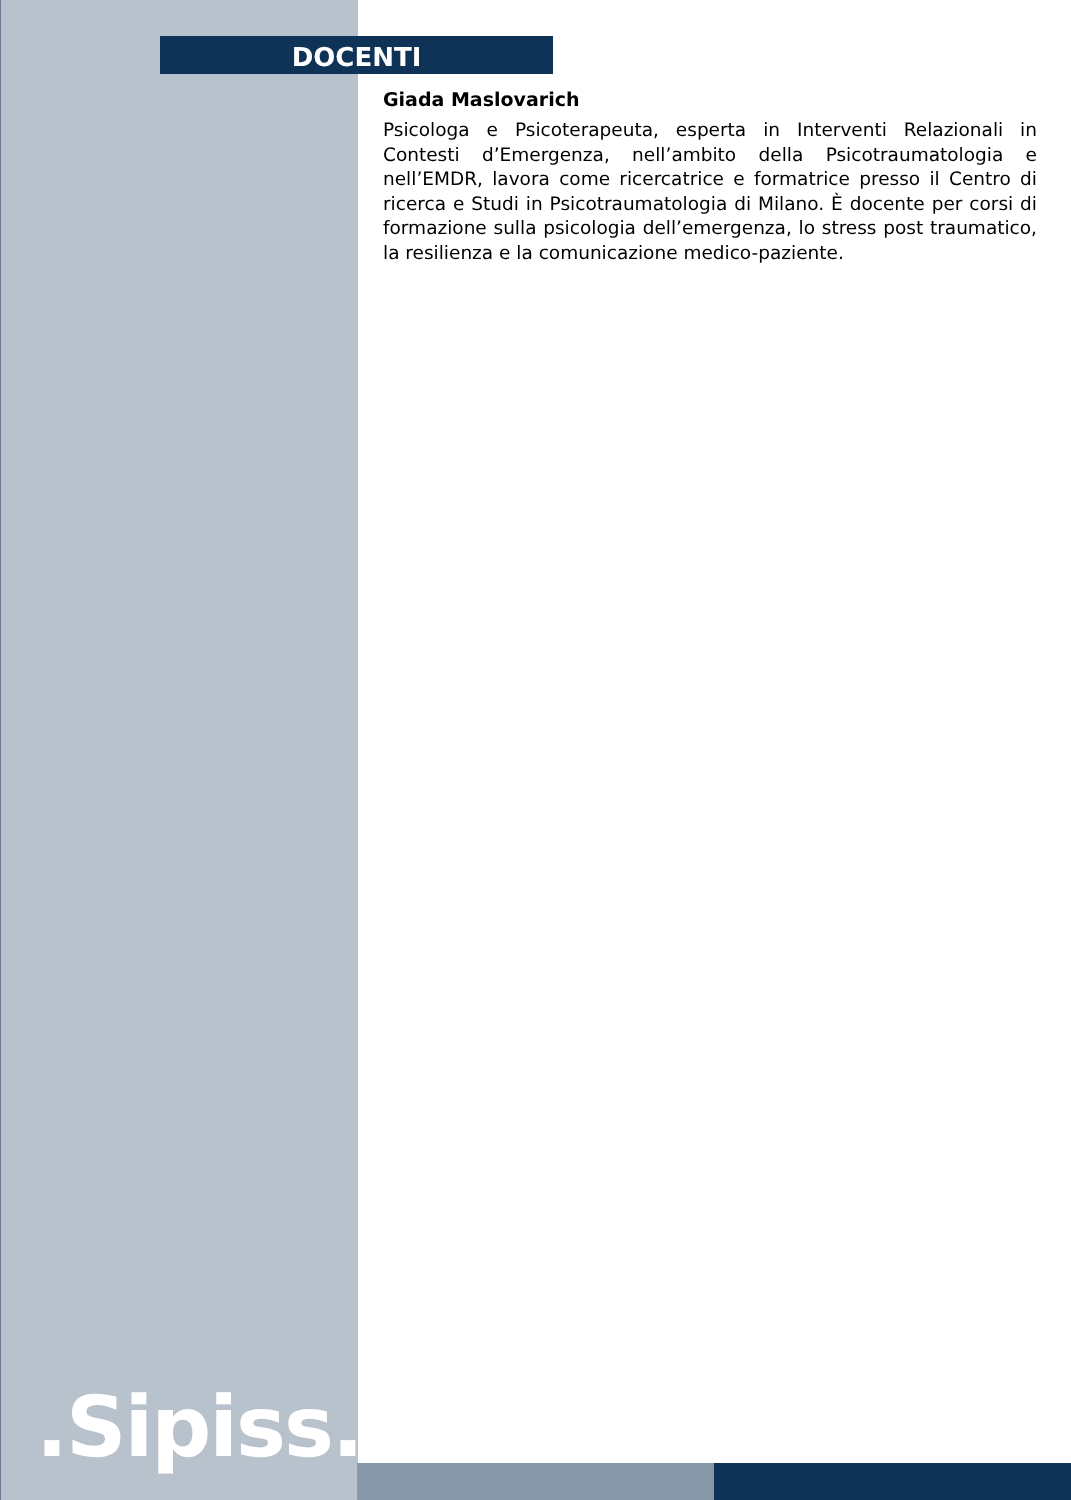DOCENTI
Giada Maslovarich
Psicologa e Psicoterapeuta, esperta in Interventi Relazionali in Contesti d’Emergenza, nell’ambito della Psicotraumatologia e nell’EMDR, lavora come ricercatrice e formatrice presso il Centro di ricerca e Studi in Psicotraumatologia di Milano. È docente per corsi di formazione sulla psicologia dell’emergenza, lo stress post traumatico, la resilienza e la comunicazione medico-paziente.
.Sipiss..